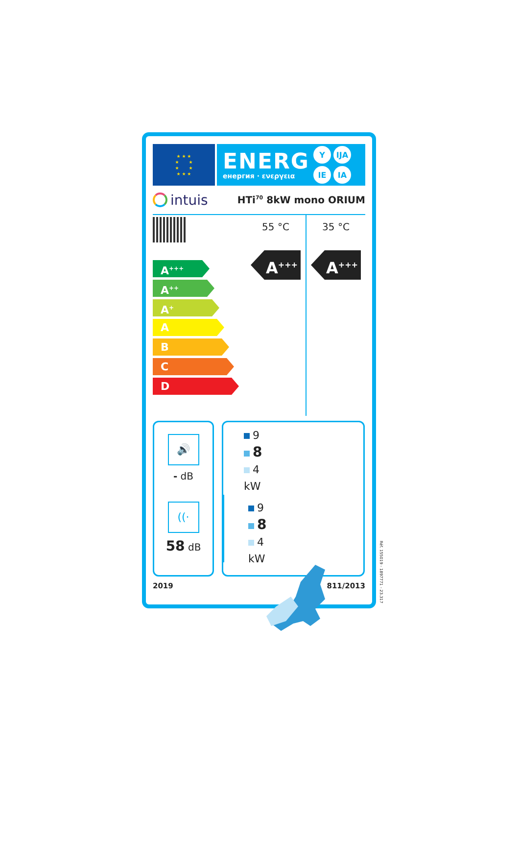★ ★ ★
★ ★
★ ★
★ ★ ★
ENERG
енергия · ενεργεια
Y IJA IE IA
intuis
HTi<sup>70</sup> 8kW mono ORIUM
A<sup>+++</sup>
A<sup>++</sup>
A<sup>+</sup>
A
B
C
D
55 °C
A<sup>+++</sup>
35 °C
A<sup>+++</sup>
🔊
- dB
((·
58 dB
9
8
4
kW
9
8
4
kW
2019 811/2013
Réf. 155019 - 1897771 - 23.317